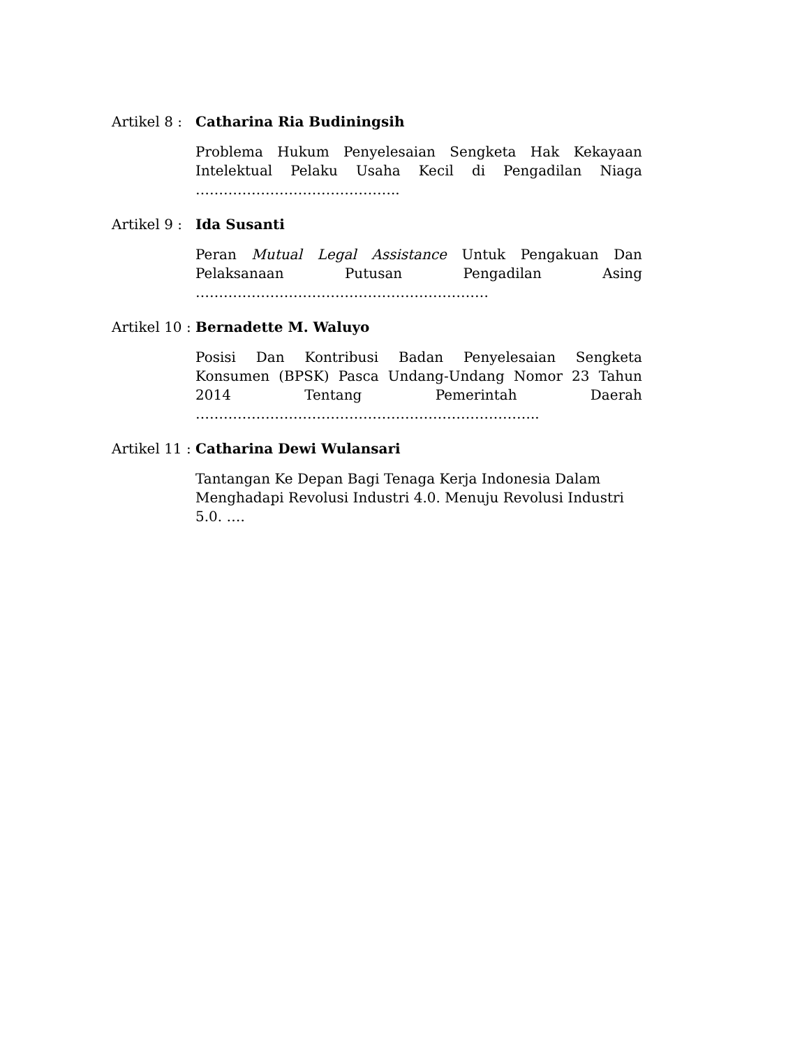Artikel 8 :
Catharina Ria Budiningsih
Problema Hukum Penyelesaian Sengketa Hak Kekayaan Intelektual Pelaku Usaha Kecil di Pengadilan Niaga ……………………………………..
Artikel 9 :
Ida Susanti
Peran Mutual Legal Assistance Untuk Pengakuan Dan Pelaksanaan Putusan Pengadilan Asing ………………………………………………………
Artikel 10 :
Bernadette M. Waluyo
Posisi Dan Kontribusi Badan Penyelesaian Sengketa Konsumen (BPSK) Pasca Undang-Undang Nomor 23 Tahun 2014 Tentang Pemerintah Daerah ………………………………………………………………..
Artikel 11 :
Catharina Dewi Wulansari
Tantangan Ke Depan Bagi Tenaga Kerja Indonesia Dalam
Menghadapi Revolusi Industri 4.0. Menuju Revolusi Industri 5.0. ….